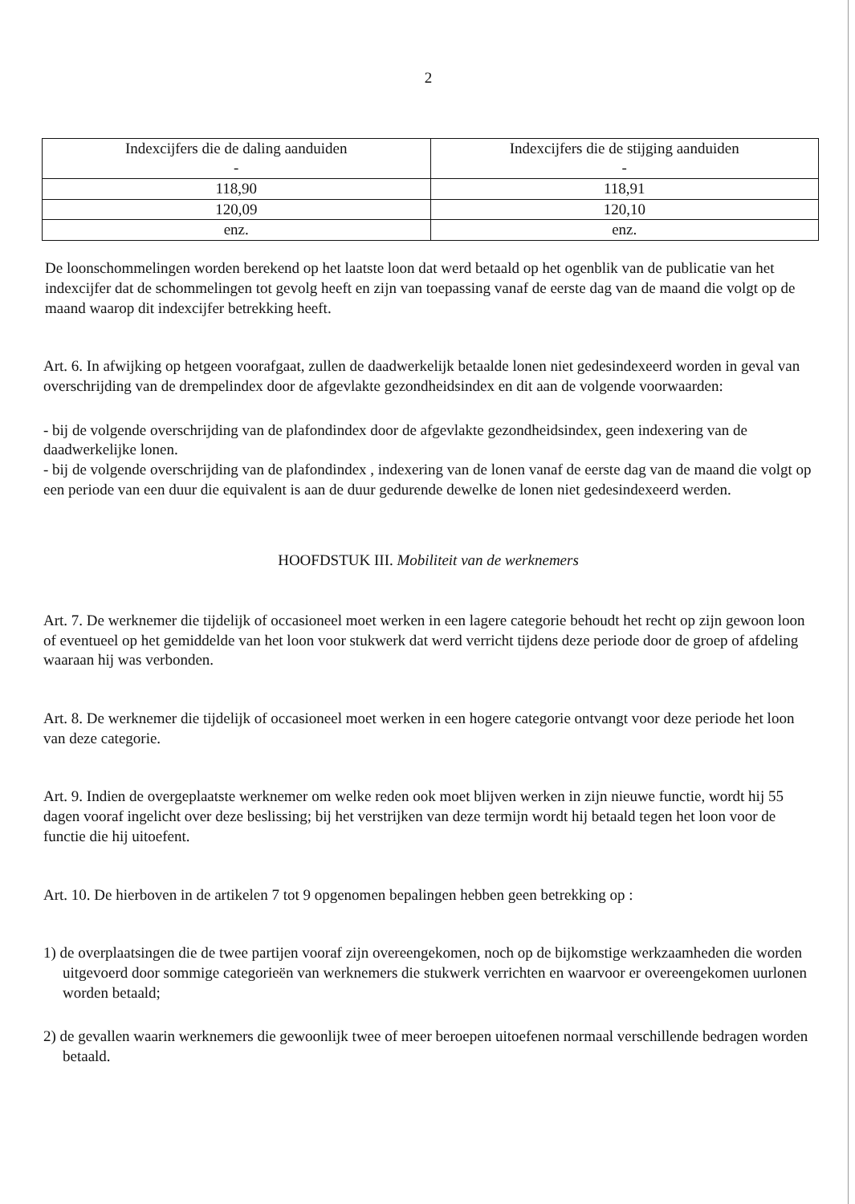2
| Indexcijfers die de daling aanduiden - | Indexcijfers die de stijging aanduiden - |
| --- | --- |
| 118,90 | 118,91 |
| 120,09 | 120,10 |
| enz. | enz. |
De loonschommelingen worden berekend op het laatste loon dat werd betaald op het ogenblik van de publicatie van het indexcijfer dat de schommelingen tot gevolg heeft en zijn van toepassing vanaf de eerste dag van de maand die volgt op de maand waarop dit indexcijfer betrekking heeft.
Art. 6. In afwijking op hetgeen voorafgaat, zullen de daadwerkelijk betaalde lonen niet gedesindexeerd worden in geval van overschrijding van de drempelindex door de afgevlakte gezondheidsindex en dit aan de volgende voorwaarden:
- bij de volgende overschrijding van de plafondindex door de afgevlakte gezondheidsindex, geen indexering van de daadwerkelijke lonen.
- bij de volgende overschrijding van de plafondindex , indexering van de lonen vanaf de eerste dag van de maand die volgt op een periode van een duur die equivalent is aan de duur gedurende dewelke de lonen niet gedesindexeerd werden.
HOOFDSTUK III. Mobiliteit van de werknemers
Art. 7. De werknemer die tijdelijk of occasioneel moet werken in een lagere categorie behoudt het recht op zijn gewoon loon of eventueel op het gemiddelde van het loon voor stukwerk dat werd verricht tijdens deze periode door de groep of afdeling waaraan hij was verbonden.
Art. 8. De werknemer die tijdelijk of occasioneel moet werken in een hogere categorie ontvangt voor deze periode het loon van deze categorie.
Art. 9. Indien de overgeplaatste werknemer om welke reden ook moet blijven werken in zijn nieuwe functie, wordt hij 55 dagen vooraf ingelicht over deze beslissing; bij het verstrijken van deze termijn wordt hij betaald tegen het loon voor de functie die hij uitoefent.
Art. 10. De hierboven in de artikelen 7 tot 9 opgenomen bepalingen hebben geen betrekking op :
1) de overplaatsingen die de twee partijen vooraf zijn overeengekomen, noch op de bijkomstige werkzaamheden die worden uitgevoerd door sommige categorieën van werknemers die stukwerk verrichten en waarvoor er overeengekomen uurlonen worden betaald;
2) de gevallen waarin werknemers die gewoonlijk twee of meer beroepen uitoefenen normaal verschillende bedragen worden betaald.